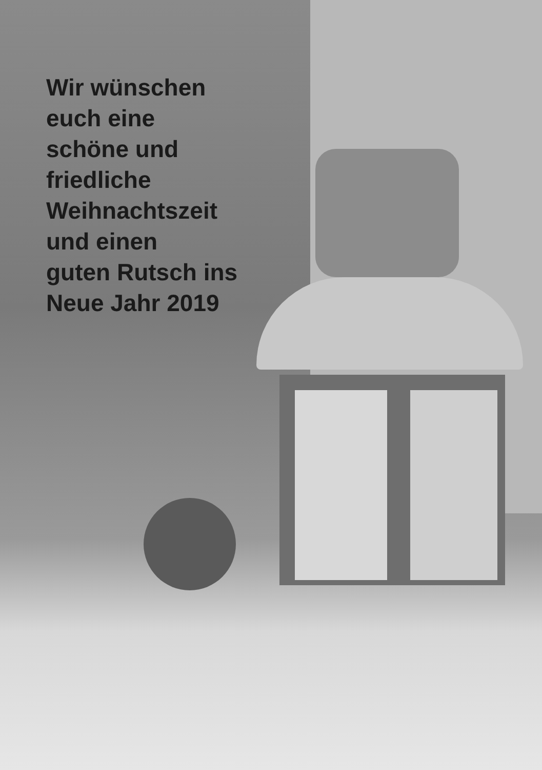Wir wünschen
euch eine
schöne und
friedliche
Weihnachtszeit
und einen
guten Rutsch ins
Neue Jahr 2019